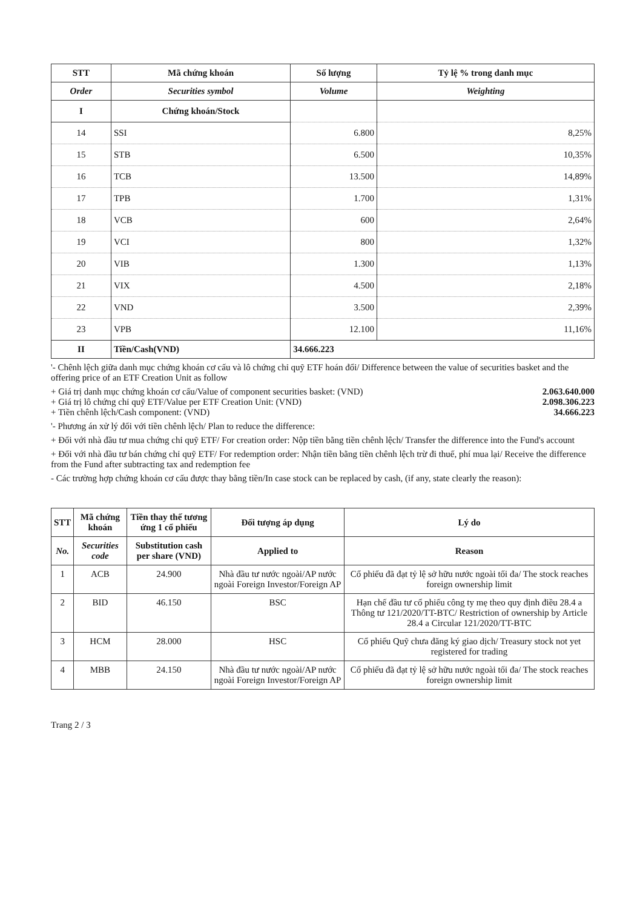| STT | Mã chứng khoán | Số lượng | Tỷ lệ % trong danh mục |
| --- | --- | --- | --- |
| Order | Securities symbol | Volume | Weighting |
| I | Chứng khoán/Stock | | |
| 14 | SSI | 6.800 | 8,25% |
| 15 | STB | 6.500 | 10,35% |
| 16 | TCB | 13.500 | 14,89% |
| 17 | TPB | 1.700 | 1,31% |
| 18 | VCB | 600 | 2,64% |
| 19 | VCI | 800 | 1,32% |
| 20 | VIB | 1.300 | 1,13% |
| 21 | VIX | 4.500 | 2,18% |
| 22 | VND | 3.500 | 2,39% |
| 23 | VPB | 12.100 | 11,16% |
| II | Tiền/Cash(VND) | 34.666.223 | |
'- Chênh lệch giữa danh mục chứng khoán cơ cấu và lô chứng chỉ quỹ ETF hoán đổi/ Difference between the value of securities basket and the offering price of an ETF Creation Unit as follow
+ Giá trị danh mục chứng khoán cơ cấu/Value of component securities basket: (VND) 2.063.640.000
+ Giá trị lô chứng chỉ quỹ ETF/Value per ETF Creation Unit: (VND) 2.098.306.223
+ Tiền chênh lệch/Cash component: (VND) 34.666.223
'- Phương án xử lý đối với tiền chênh lệch/ Plan to reduce the difference:
+ Đối với nhà đầu tư mua chứng chỉ quỹ ETF/ For creation order: Nộp tiền bằng tiền chênh lệch/ Transfer the difference into the Fund's account
+ Đối với nhà đầu tư bán chứng chỉ quỹ ETF/ For redemption order: Nhận tiền bằng tiền chênh lệch trừ đi thuế, phí mua lại/ Receive the difference from the Fund after subtracting tax and redemption fee
- Các trường hợp chứng khoán cơ cấu được thay bằng tiền/In case stock can be replaced by cash, (if any, state clearly the reason):
| STT | Mã chứng khoán | Tiền thay thế tương ứng 1 cổ phiếu | Đối tượng áp dụng | Lý do |
| --- | --- | --- | --- | --- |
| No. | Securities code | Substitution cash per share (VND) | Applied to | Reason |
| 1 | ACB | 24.900 | Nhà đầu tư nước ngoài/AP nước ngoài Foreign Investor/Foreign AP | Cổ phiếu đã đạt tỷ lệ sở hữu nước ngoài tối đa/ The stock reaches foreign ownership limit |
| 2 | BID | 46.150 | BSC | Hạn chế đầu tư cổ phiếu công ty mẹ theo quy định điều 28.4 a Thông tư 121/2020/TT-BTC/ Restriction of ownership by Article 28.4 a Circular 121/2020/TT-BTC |
| 3 | HCM | 28.000 | HSC | Cổ phiếu Quỹ chưa đăng ký giao dịch/ Treasury stock not yet registered for trading |
| 4 | MBB | 24.150 | Nhà đầu tư nước ngoài/AP nước ngoài Foreign Investor/Foreign AP | Cổ phiếu đã đạt tỷ lệ sở hữu nước ngoài tối đa/ The stock reaches foreign ownership limit |
Trang 2 / 3